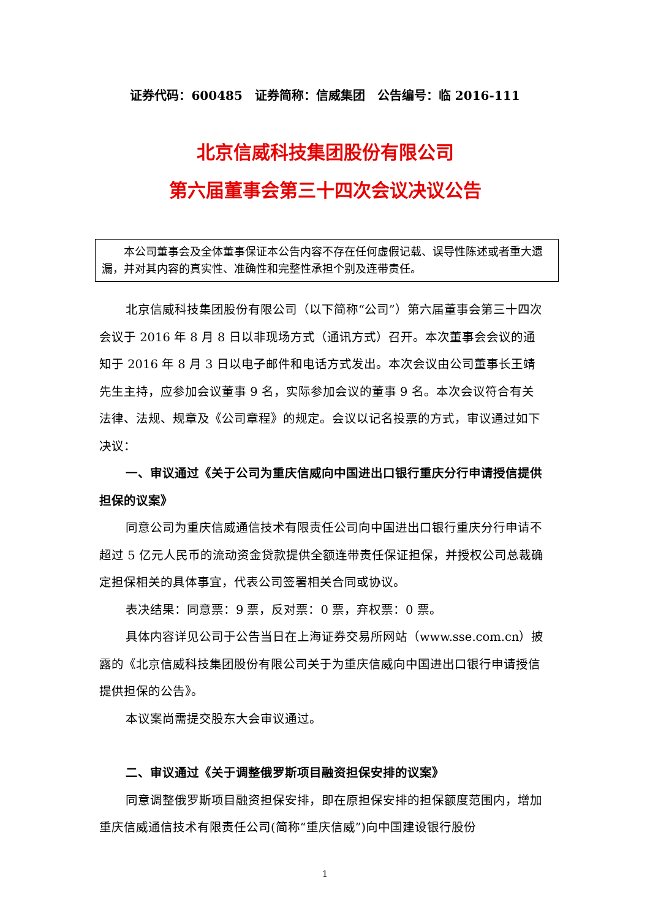证券代码：600485　证券简称：信威集团　公告编号：临 2016-111
北京信威科技集团股份有限公司
第六届董事会第三十四次会议决议公告
本公司董事会及全体董事保证本公告内容不存在任何虚假记载、误导性陈述或者重大遗漏，并对其内容的真实性、准确性和完整性承担个别及连带责任。
北京信威科技集团股份有限公司（以下简称“公司”）第六届董事会第三十四次会议于 2016 年 8 月 8 日以非现场方式（通讯方式）召开。本次董事会会议的通知于 2016 年 8 月 3 日以电子邮件和电话方式发出。本次会议由公司董事长王靖先生主持，应参加会议董事 9 名，实际参加会议的董事 9 名。本次会议符合有关法律、法规、规章及《公司章程》的规定。会议以记名投票的方式，审议通过如下决议：
一、审议通过《关于公司为重庆信威向中国进出口银行重庆分行申请授信提供担保的议案》
同意公司为重庆信威通信技术有限责任公司向中国进出口银行重庆分行申请不超过 5 亿元人民币的流动资金贷款提供全额连带责任保证担保，并授权公司总裁确定担保相关的具体事宜，代表公司签署相关合同或协议。
表决结果：同意票：9 票，反对票：0 票，弃权票：0 票。
具体内容详见公司于公告当日在上海证券交易所网站（www.sse.com.cn）披露的《北京信威科技集团股份有限公司关于为重庆信威向中国进出口银行申请授信提供担保的公告》。
本议案尚需提交股东大会审议通过。
二、审议通过《关于调整俄罗斯项目融资担保安排的议案》
同意调整俄罗斯项目融资担保安排，即在原担保安排的担保额度范围内，增加重庆信威通信技术有限责任公司(简称“重庆信威”)向中国建设银行股份
1